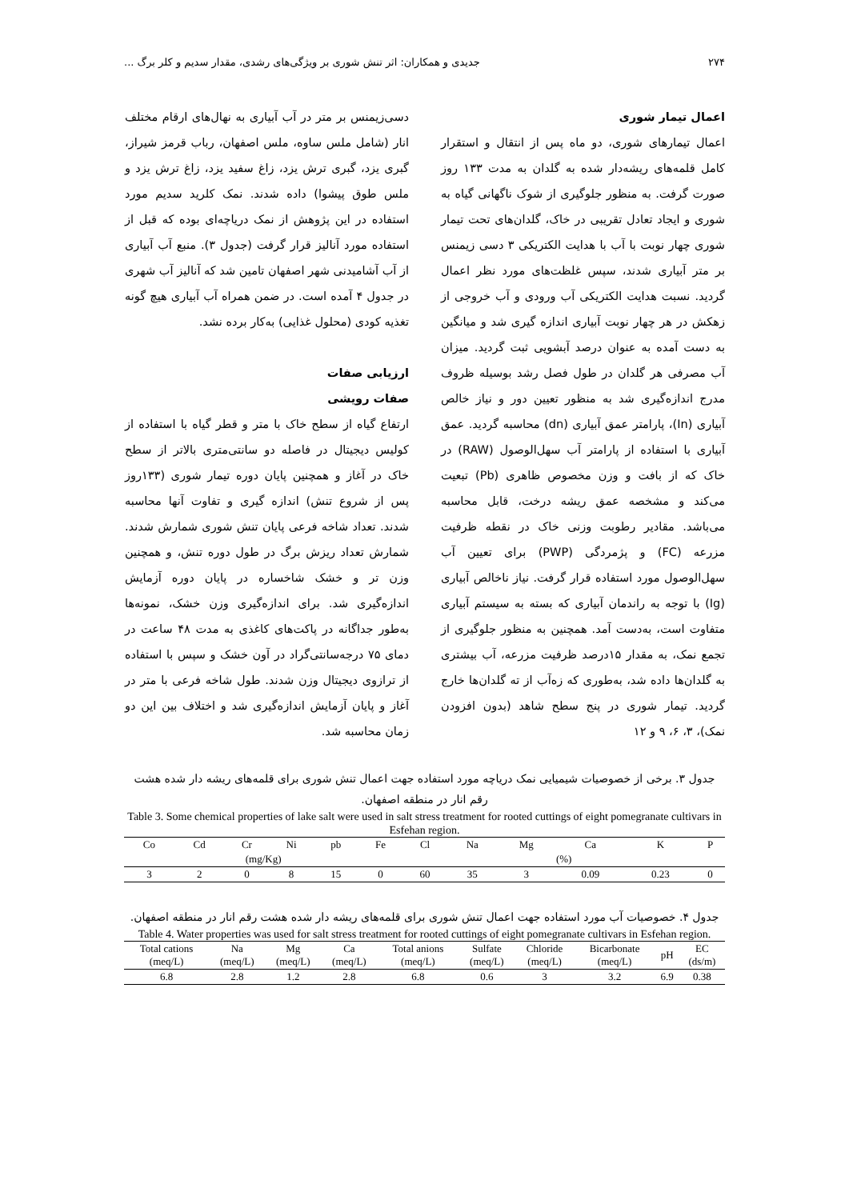۲۷۴ جدیدی و همکاران: اثر تنش شوری بر ویژگی‌های رشدی، مقدار سدیم و کلر برگ ...
اعمال تیمار شوری
اعمال تیمارهای شوری، دو ماه پس از انتقال و استقرار کامل قلمه‌های ریشه‌دار شده به گلدان به مدت ۱۳۳ روز صورت گرفت. به منظور جلوگیری از شوک ناگهانی گیاه به شوری و ایجاد تعادل تقریبی در خاک، گلدان‌های تحت تیمار شوری چهار نوبت با آب با هدایت الکتریکی ۳ دسی زیمنس بر متر آبیاری شدند، سپس غلظت‌های مورد نظر اعمال گردید. نسبت هدایت الکتریکی آب ورودی و آب خروجی از زهکش در هر چهار نوبت آبیاری اندازه گیری شد و میانگین به دست آمده به عنوان درصد آبشویی ثبت گردید. میزان آب مصرفی هر گلدان در طول فصل رشد بوسیله ظروف مدرج اندازه‌گیری شد به منظور تعیین دور و نیاز خالص آبیاری (In)، پارامتر عمق آبیاری (dn) محاسبه گردید. عمق آبیاری با استفاده از پارامتر آب سهل‌الوصول (RAW) در خاک که از بافت و وزن مخصوص ظاهری (Pb) تبعیت می‌کند و مشخصه عمق ریشه درخت، قابل محاسبه می‌باشد. مقادیر رطوبت وزنی خاک در نقطه ظرفیت مزرعه (FC) و پژمردگی (PWP) برای تعیین آب سهل‌الوصول مورد استفاده قرار گرفت. نیاز ناخالص آبیاری (Ig) با توجه به راندمان آبیاری که بسته به سیستم آبیاری متفاوت است، به‌دست آمد. همچنین به منظور جلوگیری از تجمع نمک، به مقدار ۱۵درصد ظرفیت مزرعه، آب بیشتری به گلدان‌ها داده شد، به‌طوری که زه‌آب از ته گلدان‌ها خارج گردید. تیمار شوری در پنج سطح شاهد (بدون افزودن نمک)، ۳، ۶، ۹ و ۱۲
دسی‌زیمنس بر متر در آب آبیاری به نهال‌های ارقام مختلف انار (شامل ملس ساوه، ملس اصفهان، رباب قرمز شیراز، گبری یزد، گبری ترش یزد، زاغ سفید یزد، زاغ ترش یزد و ملس طوق پیشوا) داده شدند. نمک کلرید سدیم مورد استفاده در این پژوهش از نمک دریاچه‌ای بوده که قبل از استفاده مورد آنالیز قرار گرفت (جدول ۳). منبع آب آبیاری از آب آشامیدنی شهر اصفهان تامین شد که آنالیز آب شهری در جدول ۴ آمده است. در ضمن همراه آب آبیاری هیچ گونه تغذیه کودی (محلول غذایی) به‌کار برده نشد.
ارزیابی صفات
صفات رویشی
ارتفاع گیاه از سطح خاک با متر و قطر گیاه با استفاده از کولیس دیجیتال در فاصله دو سانتی‌متری بالاتر از سطح خاک در آغاز و همچنین پایان دوره تیمار شوری (۱۳۳روز پس از شروع تنش) اندازه گیری و تفاوت آنها محاسبه شدند. تعداد شاخه فرعی پایان تنش شوری شمارش شدند. شمارش تعداد ریزش برگ در طول دوره تنش، و همچنین وزن تر و خشک شاخساره در پایان دوره آزمایش اندازه‌گیری شد. برای اندازه‌گیری وزن خشک، نمونه‌ها به‌طور جداگانه در پاکت‌های کاغذی به مدت ۴۸ ساعت در دمای ۷۵ درجه‌سانتی‌گراد در آون خشک و سپس با استفاده از ترازوی دیجیتال وزن شدند. طول شاخه فرعی با متر در آغاز و پایان آزمایش اندازه‌گیری شد و اختلاف بین این دو زمان محاسبه شد.
جدول ۳. برخی از خصوصیات شیمیایی نمک دریاچه مورد استفاده جهت اعمال تنش شوری برای قلمه‌های ریشه دار شده هشت رقم انار در منطقه اصفهان.
Table 3. Some chemical properties of lake salt were used in salt stress treatment for rooted cuttings of eight pomegranate cultivars in Esfehan region.
| Co | Cd | Cr | Ni | pb | Fe | Cl | Na | Mg | Ca | K | P |
| --- | --- | --- | --- | --- | --- | --- | --- | --- | --- | --- | --- |
| (mg/Kg) | | | | | | (%) | | | | | |
| 3 | 2 | 0 | 8 | 15 | 0 | 60 | 35 | 3 | 0.09 | 0.23 | 0 |
جدول ۴. خصوصیات آب مورد استفاده جهت اعمال تنش شوری برای قلمه‌های ریشه دار شده هشت رقم انار در منطقه اصفهان.
Table 4. Water properties was used for salt stress treatment for rooted cuttings of eight pomegranate cultivars in Esfehan region.
| Total cations (meq/L) | Na (meq/L) | Mg (meq/L) | Ca (meq/L) | Total anions (meq/L) | Sulfate (meq/L) | Chloride (meq/L) | Bicarbonate (meq/L) | pH | EC (ds/m) |
| --- | --- | --- | --- | --- | --- | --- | --- | --- | --- |
| 6.8 | 2.8 | 1.2 | 2.8 | 6.8 | 0.6 | 3 | 3.2 | 6.9 | 0.38 |